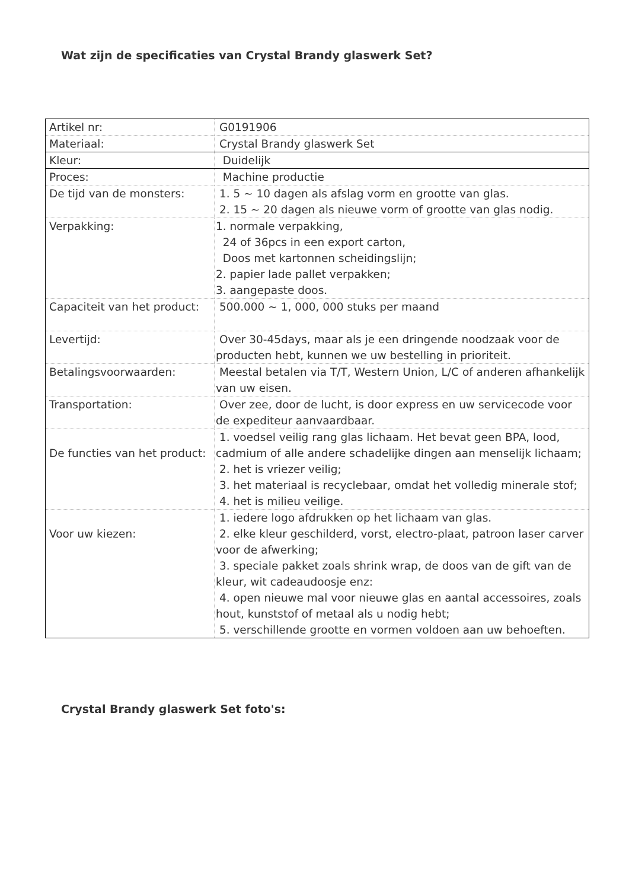Wat zijn de specificaties van Crystal Brandy glaswerk Set?
| Artikel nr: | G0191906 |
| Materiaal: | Crystal Brandy glaswerk Set |
| Kleur: | Duidelijk |
| Proces: | Machine productie |
| De tijd van de monsters: | 1. 5 ~ 10 dagen als afslag vorm en grootte van glas. 2. 15 ~ 20 dagen als nieuwe vorm of grootte van glas nodig. |
| Verpakking: | 1. normale verpakking, 24 of 36pcs in een export carton, Doos met kartonnen scheidingslijn; 2. papier lade pallet verpakken; 3. aangepaste doos. |
| Capaciteit van het product: | 500.000 ~ 1, 000, 000 stuks per maand |
| Levertijd: | Over 30-45days, maar als je een dringende noodzaak voor de producten hebt, kunnen we uw bestelling in prioriteit. |
| Betalingsvoorwaarden: | Meestal betalen via T/T, Western Union, L/C of anderen afhankelijk van uw eisen. |
| Transportation: | Over zee, door de lucht, is door express en uw servicecode voor de expediteur aanvaardbaar. |
| De functies van het product: | 1. voedsel veilig rang glas lichaam. Het bevat geen BPA, lood, cadmium of alle andere schadelijke dingen aan menselijk lichaam; 2. het is vriezer veilig; 3. het materiaal is recyclebaar, omdat het volledig minerale stof; 4. het is milieu veilige. |
| Voor uw kiezen: | 1. iedere logo afdrukken op het lichaam van glas. 2. elke kleur geschilderd, vorst, electro-plaat, patroon laser carver voor de afwerking; 3. speciale pakket zoals shrink wrap, de doos van de gift van de kleur, wit cadeaudoosje enz: 4. open nieuwe mal voor nieuwe glas en aantal accessoires, zoals hout, kunststof of metaal als u nodig hebt; 5. verschillende grootte en vormen voldoen aan uw behoeften. |
Crystal Brandy glaswerk Set foto's: